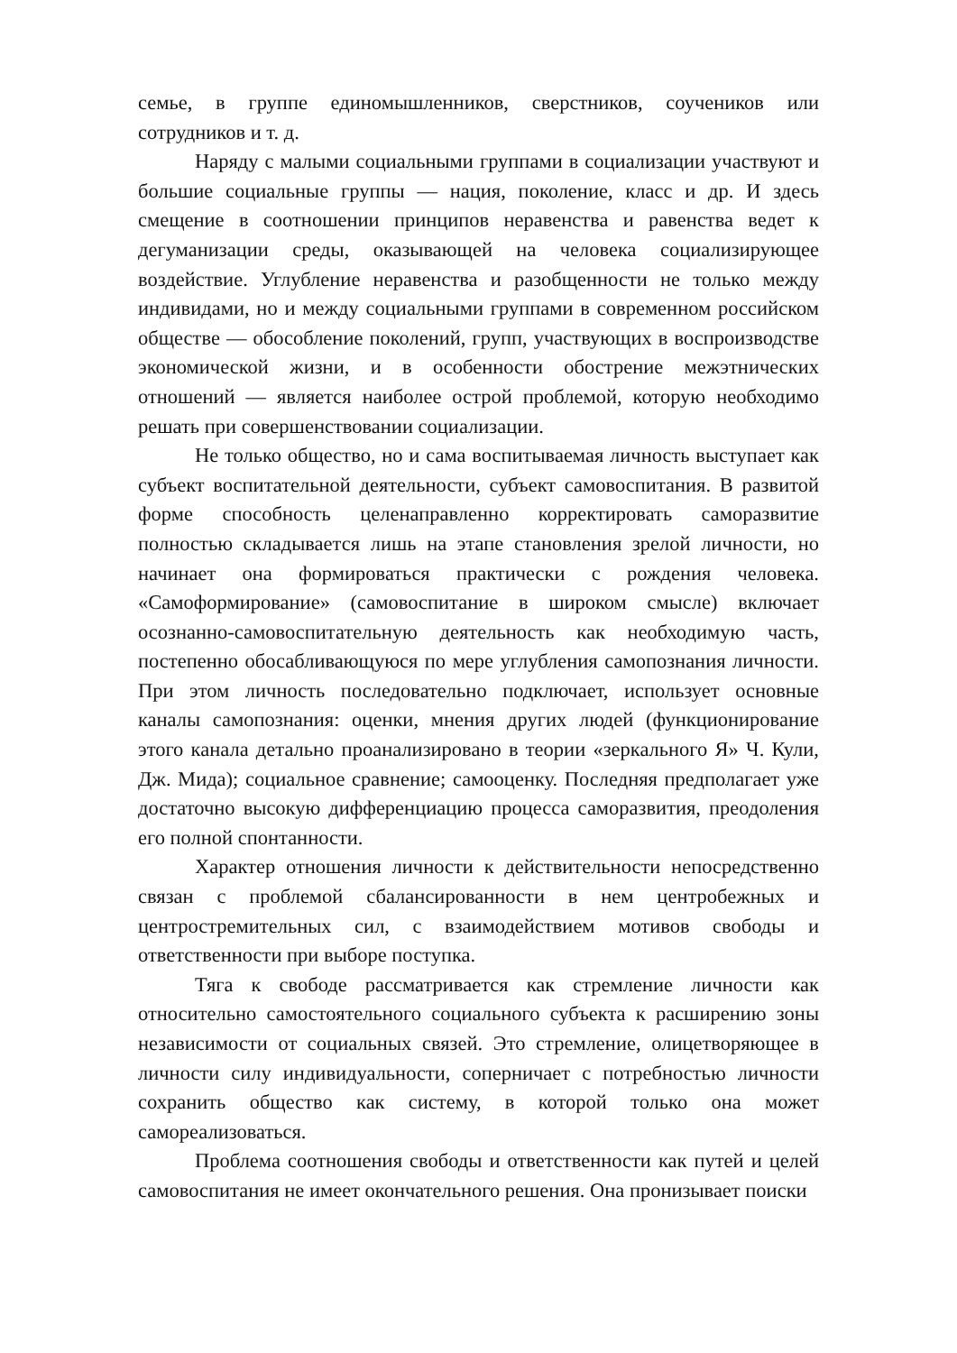семье, в группе единомышленников, сверстников, соучеников или сотрудников и т. д.
Наряду с малыми социальными группами в социализации участвуют и большие социальные группы — нация, поколение, класс и др. И здесь смещение в соотношении принципов неравенства и равенства ведет к дегуманизации среды, оказывающей на человека социализирующее воздействие. Углубление неравенства и разобщенности не только между индивидами, но и между социальными группами в современном российском обществе — обособление поколений, групп, участвующих в воспроизводстве экономической жизни, и в особенности обострение межэтнических отношений — является наиболее острой проблемой, которую необходимо решать при совершенствовании социализации.
Не только общество, но и сама воспитываемая личность выступает как субъект воспитательной деятельности, субъект самовоспитания. В развитой форме способность целенаправленно корректировать саморазвитие полностью складывается лишь на этапе становления зрелой личности, но начинает она формироваться практически с рождения человека. «Самоформирование» (самовоспитание в широком смысле) включает осознанно-самовоспитательную деятельность как необходимую часть, постепенно обосабливающуюся по мере углубления самопознания личности. При этом личность последовательно подключает, использует основные каналы самопознания: оценки, мнения других людей (функционирование этого канала детально проанализировано в теории «зеркального Я» Ч. Кули, Дж. Мида); социальное сравнение; самооценку. Последняя предполагает уже достаточно высокую дифференциацию процесса саморазвития, преодоления его полной спонтанности.
Характер отношения личности к действительности непосредственно связан с проблемой сбалансированности в нем центробежных и центростремительных сил, с взаимодействием мотивов свободы и ответственности при выборе поступка.
Тяга к свободе рассматривается как стремление личности как относительно самостоятельного социального субъекта к расширению зоны независимости от социальных связей. Это стремление, олицетворяющее в личности силу индивидуальности, соперничает с потребностью личности сохранить общество как систему, в которой только она может самореализоваться.
Проблема соотношения свободы и ответственности как путей и целей самовоспитания не имеет окончательного решения. Она пронизывает поиски